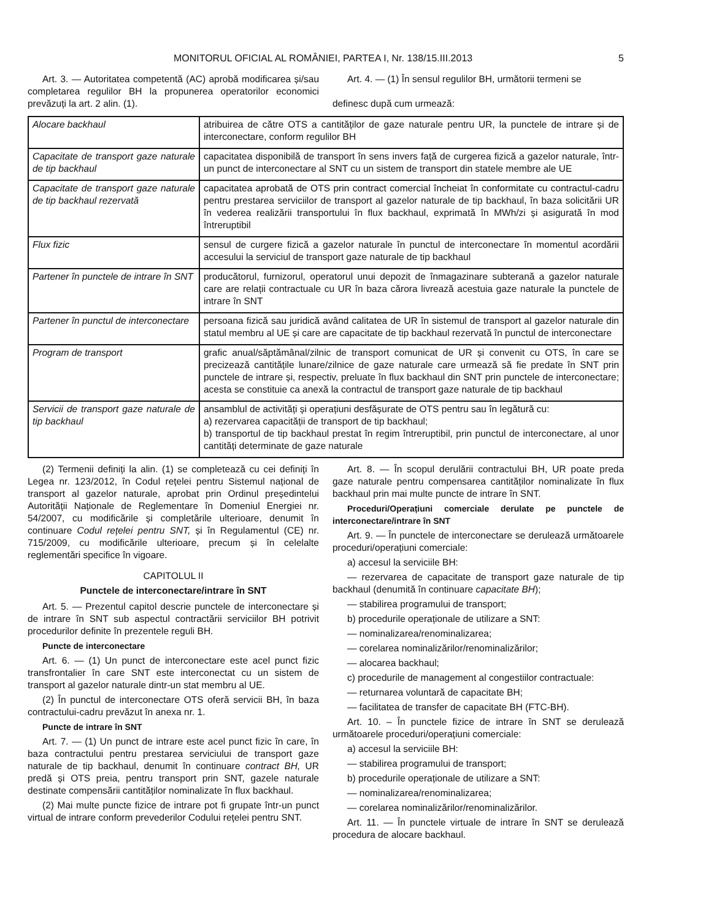MONITORUL OFICIAL AL ROMÂNIEI, PARTEA I, Nr. 138/15.III.2013 5
Art. 3. — Autoritatea competentă (AC) aprobă modificarea și/sau completarea regulilor BH la propunerea operatorilor economici prevăzuți la art. 2 alin. (1).
Art. 4. — (1) În sensul regulilor BH, următorii termeni se
definesc după cum urmează:
| Alocare backhaul | atribuirea de către OTS a cantităților de gaze naturale pentru UR, la punctele de intrare și de interconectare, conform regulilor BH |
| Capacitate de transport gaze naturale de tip backhaul | capacitatea disponibilă de transport în sens invers față de curgerea fizică a gazelor naturale, într-un punct de interconectare al SNT cu un sistem de transport din statele membre ale UE |
| Capacitate de transport gaze naturale de tip backhaul rezervată | capacitatea aprobată de OTS prin contract comercial încheiat în conformitate cu contractul-cadru pentru prestarea serviciilor de transport al gazelor naturale de tip backhaul, în baza solicitării UR în vederea realizării transportului în flux backhaul, exprimată în MWh/zi și asigurată în mod întreruptibil |
| Flux fizic | sensul de curgere fizică a gazelor naturale în punctul de interconectare în momentul acordării accesului la serviciul de transport gaze naturale de tip backhaul |
| Partener în punctele de intrare în SNT | producătorul, furnizorul, operatorul unui depozit de înmagazinare subterană a gazelor naturale care are relații contractuale cu UR în baza cărora livrează acestuia gaze naturale la punctele de intrare în SNT |
| Partener în punctul de interconectare | persoana fizică sau juridică având calitatea de UR în sistemul de transport al gazelor naturale din statul membru al UE și care are capacitate de tip backhaul rezervată în punctul de interconectare |
| Program de transport | grafic anual/săptămânal/zilnic de transport comunicat de UR și convenit cu OTS, în care se precizează cantitățile lunare/zilnice de gaze naturale care urmează să fie predate în SNT prin punctele de intrare și, respectiv, preluate în flux backhaul din SNT prin punctele de interconectare; acesta se constituie ca anexă la contractul de transport gaze naturale de tip backhaul |
| Servicii de transport gaze naturale de tip backhaul | ansamblul de activități și operațiuni desfășurate de OTS pentru sau în legătură cu: a) rezervarea capacității de transport de tip backhaul; b) transportul de tip backhaul prestat în regim întreruptibil, prin punctul de interconectare, al unor cantități determinate de gaze naturale |
(2) Termenii definiți la alin. (1) se completează cu cei definiți în Legea nr. 123/2012, în Codul rețelei pentru Sistemul național de transport al gazelor naturale, aprobat prin Ordinul președintelui Autorității Naționale de Reglementare în Domeniul Energiei nr. 54/2007, cu modificările și completările ulterioare, denumit în continuare Codul rețelei pentru SNT, și în Regulamentul (CE) nr. 715/2009, cu modificările ulterioare, precum și în celelalte reglementări specifice în vigoare.
CAPITOLUL II
Punctele de interconectare/intrare în SNT
Art. 5. — Prezentul capitol descrie punctele de interconectare și de intrare în SNT sub aspectul contractării serviciilor BH potrivit procedurilor definite în prezentele reguli BH.
Puncte de interconectare
Art. 6. — (1) Un punct de interconectare este acel punct fizic transfrontalier în care SNT este interconectat cu un sistem de transport al gazelor naturale dintr-un stat membru al UE.
(2) În punctul de interconectare OTS oferă servicii BH, în baza contractului-cadru prevăzut în anexa nr. 1.
Puncte de intrare în SNT
Art. 7. — (1) Un punct de intrare este acel punct fizic în care, în baza contractului pentru prestarea serviciului de transport gaze naturale de tip backhaul, denumit în continuare contract BH, UR predă și OTS preia, pentru transport prin SNT, gazele naturale destinate compensării cantităților nominalizate în flux backhaul.
(2) Mai multe puncte fizice de intrare pot fi grupate într-un punct virtual de intrare conform prevederilor Codului rețelei pentru SNT.
Art. 8. — În scopul derulării contractului BH, UR poate preda gaze naturale pentru compensarea cantităților nominalizate în flux backhaul prin mai multe puncte de intrare în SNT.
Proceduri/Operațiuni comerciale derulate pe punctele de interconectare/intrare în SNT
Art. 9. — În punctele de interconectare se derulează următoarele proceduri/operațiuni comerciale:
a) accesul la serviciile BH:
— rezervarea de capacitate de transport gaze naturale de tip backhaul (denumită în continuare capacitate BH);
— stabilirea programului de transport;
b) procedurile operaționale de utilizare a SNT:
— nominalizarea/renominalizarea;
— corelarea nominalizărilor/renominalizărilor;
— alocarea backhaul;
c) procedurile de management al congestiilor contractuale:
— returnarea voluntară de capacitate BH;
— facilitatea de transfer de capacitate BH (FTC-BH).
Art. 10. – În punctele fizice de intrare în SNT se derulează următoarele proceduri/operațiuni comerciale:
a) accesul la serviciile BH:
— stabilirea programului de transport;
b) procedurile operaționale de utilizare a SNT:
— nominalizarea/renominalizarea;
— corelarea nominalizărilor/renominalizărilor.
Art. 11. — În punctele virtuale de intrare în SNT se derulează procedura de alocare backhaul.